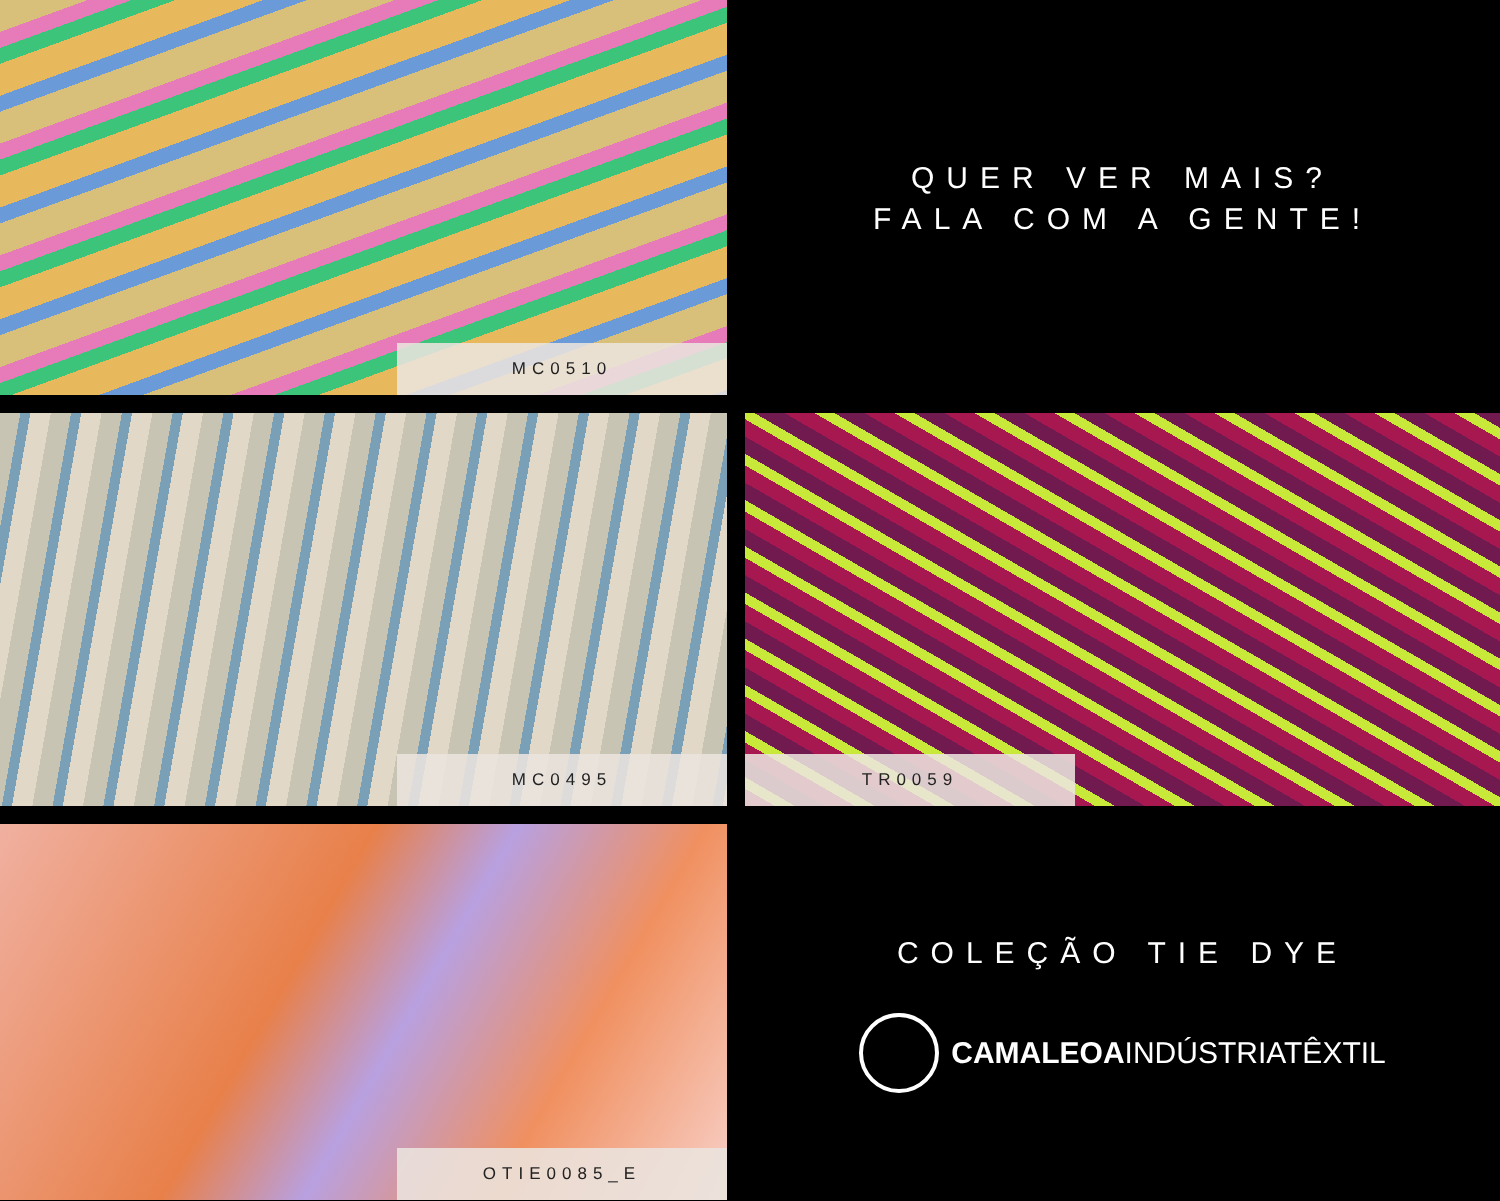MC0510
QUER VER MAIS?
FALA COM A GENTE!
MC0495
TR0059
OTIE0085_E
COLEÇÃO TIE DYE
CAMALEOA INDÚSTRIATÊXTIL